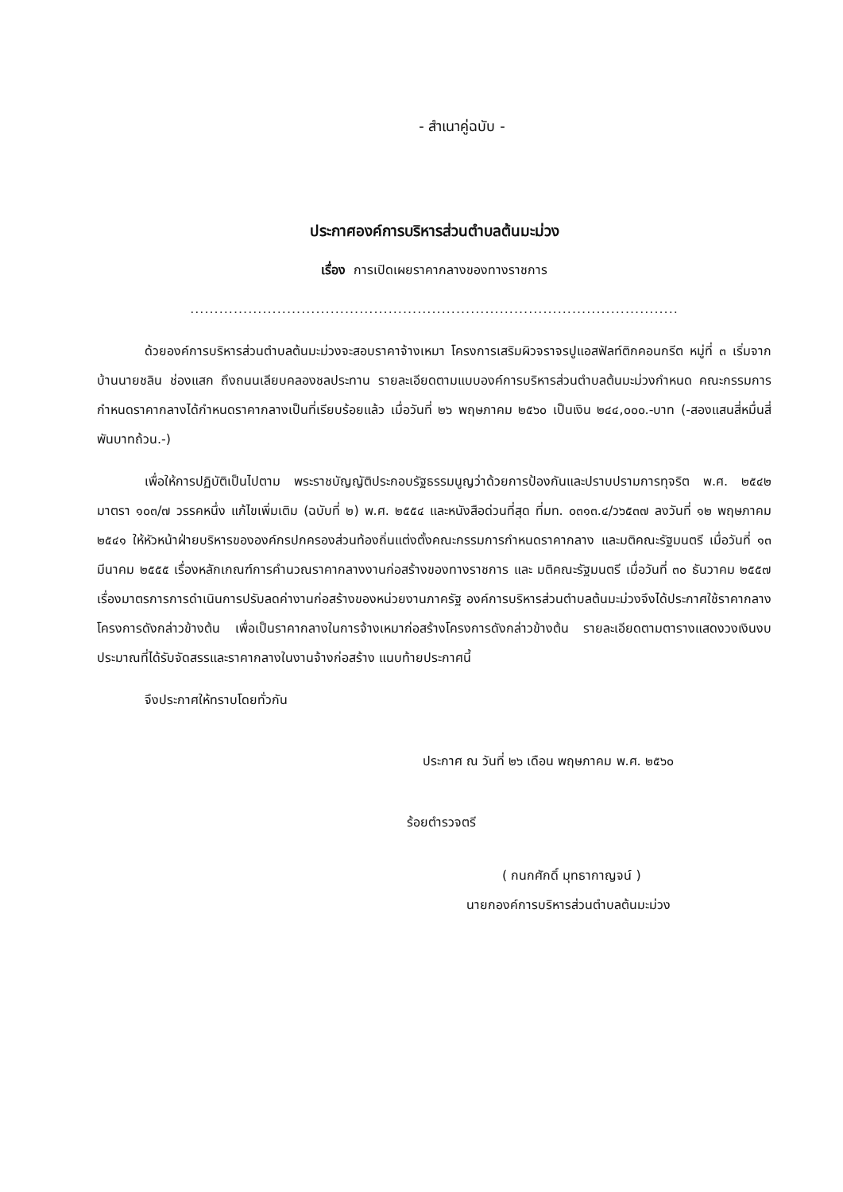- สำเนาคู่ฉบับ -
ประกาศองค์การบริหารส่วนตำบลต้นมะม่วง
เรื่อง การเปิดเผยราคากลางของทางราชการ
.....................................................................................................
ด้วยองค์การบริหารส่วนตำบลต้นมะม่วงจะสอบราคาจ้างเหมา โครงการเสริมผิวจราจรปูแอสฟัลท์ติกคอนกรีต หมู่ที่ ๓ เริ่มจากบ้านนายชลิน ช่องแสก ถึงถนนเลียบคลองชลประทาน รายละเอียดตามแบบองค์การบริหารส่วนตำบลต้นมะม่วงกำหนด คณะกรรมการกำหนดราคากลางได้กำหนดราคากลางเป็นที่เรียบร้อยแล้ว เมื่อวันที่ ๒๖ พฤษภาคม ๒๕๖๐ เป็นเงิน ๒๔๔,๐๐๐.-บาท (-สองแสนสี่หมื่นสี่พันบาทถ้วน.-)
เพื่อให้การปฏิบัติเป็นไปตาม พระราชบัญญัติประกอบรัฐธรรมนูญว่าด้วยการป้องกันและปราบปรามการทุจริต พ.ศ. ๒๕๔๒ มาตรา ๑๐๓/๗ วรรคหนึ่ง แก้ไขเพิ่มเติม (ฉบับที่ ๒) พ.ศ. ๒๕๕๔ และหนังสือด่วนที่สุด ที่มท. ๐๓๑๓.๔/ว๖๕๓๗ ลงวันที่ ๑๒ พฤษภาคม ๒๕๔๑ ให้หัวหน้าฝ่ายบริหารขององค์กรปกครองส่วนท้องถิ่นแต่งตั้งคณะกรรมการกำหนดราคากลาง และมติคณะรัฐมนตรี เมื่อวันที่ ๑๓ มีนาคม ๒๕๕๕ เรื่องหลักเกณฑ์การคำนวณราคากลางงานก่อสร้างของทางราชการ และ มติคณะรัฐมนตรี เมื่อวันที่ ๓๐ ธันวาคม ๒๕๕๗ เรื่องมาตรการการดำเนินการปรับลดค่างานก่อสร้างของหน่วยงานภาครัฐ องค์การบริหารส่วนตำบลต้นมะม่วงจึงได้ประกาศใช้ราคากลางโครงการดังกล่าวข้างต้น เพื่อเป็นราคากลางในการจ้างเหมาก่อสร้างโครงการดังกล่าวข้างต้น รายละเอียดตามตารางแสดงวงเงินงบประมาณที่ได้รับจัดสรรและราคากลางในงานจ้างก่อสร้าง แนบท้ายประกาศนี้
จึงประกาศให้ทราบโดยทั่วกัน
ประกาศ ณ วันที่ ๒๖ เดือน พฤษภาคม พ.ศ. ๒๕๖๐
ร้อยตำรวจตรี
( กนกศักดิ์ มุทธากาญจน์ )
นายกองค์การบริหารส่วนตำบลต้นมะม่วง